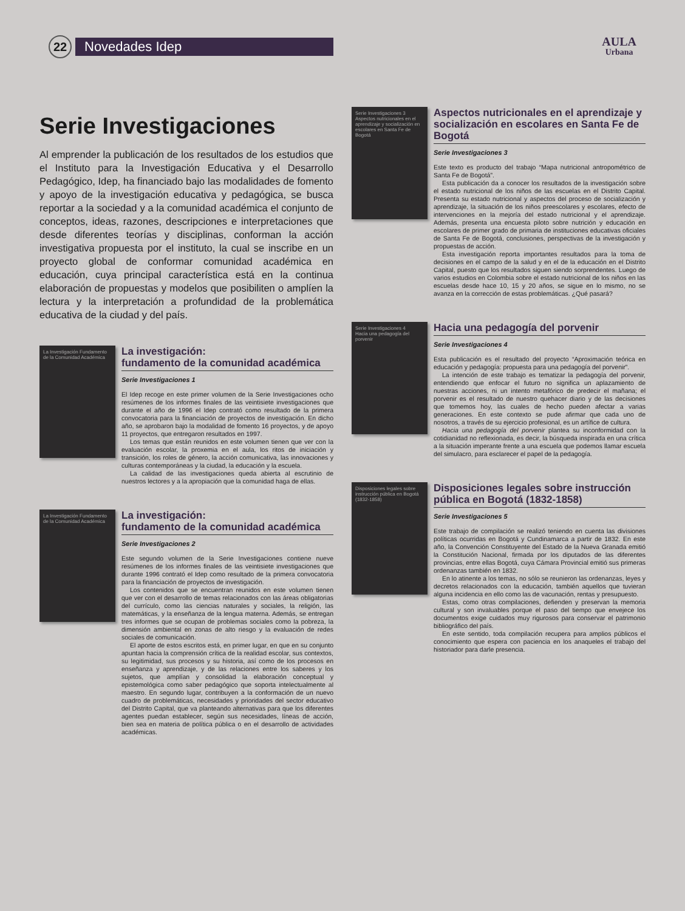22
Novedades Idep
AULA
Urbana
Serie Investigaciones
Al emprender la publicación de los resultados de los estudios que el Instituto para la Investigación Educativa y el Desarrollo Pedagógico, Idep, ha financiado bajo las modalidades de fomento y apoyo de la investigación educativa y pedagógica, se busca reportar a la sociedad y a la comunidad académica el conjunto de conceptos, ideas, razones, descripciones e interpretaciones que desde diferentes teorías y disciplinas, conforman la acción investigativa propuesta por el instituto, la cual se inscribe en un proyecto global de conformar comunidad académica en educación, cuya principal característica está en la continua elaboración de propuestas y modelos que posibiliten o amplíen la lectura y la interpretación a profundidad de la problemática educativa de la ciudad y del país.
La Investigación Fundamento de la Comunidad Académica
La investigación:
fundamento de la comunidad académica
Serie Investigaciones 1
El Idep recoge en este primer volumen de la Serie Investigaciones ocho resúmenes de los informes finales de las veintisiete investigaciones que durante el año de 1996 el Idep contrató como resultado de la primera convocatoria para la financiación de proyectos de investigación. En dicho año, se aprobaron bajo la modalidad de fomento 16 proyectos, y de apoyo 11 proyectos, que entregaron resultados en 1997.
Los temas que están reunidos en este volumen tienen que ver con la evaluación escolar, la proxemia en el aula, los ritos de iniciación y transición, los roles de género, la acción comunicativa, las innovaciones y culturas contemporáneas y la ciudad, la educación y la escuela.
La calidad de las investigaciones queda abierta al escrutinio de nuestros lectores y a la apropiación que la comunidad haga de ellas.
La Investigación Fundamento de la Comunidad Académica
La investigación:
fundamento de la comunidad académica
Serie Investigaciones 2
Este segundo volumen de la Serie Investigaciones contiene nueve resúmenes de los informes finales de las veintisiete investigaciones que durante 1996 contrató el Idep como resultado de la primera convocatoria para la financiación de proyectos de investigación.
Los contenidos que se encuentran reunidos en este volumen tienen que ver con el desarrollo de temas relacionados con las áreas obligatorias del currículo, como las ciencias naturales y sociales, la religión, las matemáticas, y la enseñanza de la lengua materna. Además, se entregan tres informes que se ocupan de problemas sociales como la pobreza, la dimensión ambiental en zonas de alto riesgo y la evaluación de redes sociales de comunicación.
El aporte de estos escritos está, en primer lugar, en que en su conjunto apuntan hacia la comprensión crítica de la realidad escolar, sus contextos, su legitimidad, sus procesos y su historia, así como de los procesos en enseñanza y aprendizaje, y de las relaciones entre los saberes y los sujetos, que amplían y consolidad la elaboración conceptual y epistemológica como saber pedagógico que soporta intelectualmente al maestro. En segundo lugar, contribuyen a la conformación de un nuevo cuadro de problemáticas, necesidades y prioridades del sector educativo del Distrito Capital, que va planteando alternativas para que los diferentes agentes puedan establecer, según sus necesidades, líneas de acción, bien sea en materia de política pública o en el desarrollo de actividades académicas.
Serie Investigaciones 3
Aspectos nutricionales en el aprendizaje y socialización en escolares en Santa Fe de Bogotá
Aspectos nutricionales en el aprendizaje y socialización en escolares en Santa Fe de Bogotá
Serie Investigaciones 3
Este texto es producto del trabajo “Mapa nutricional antropométrico de Santa Fe de Bogotá”.
Esta publicación da a conocer los resultados de la investigación sobre el estado nutricional de los niños de las escuelas en el Distrito Capital. Presenta su estado nutricional y aspectos del proceso de socialización y aprendizaje, la situación de los niños preescolares y escolares, efecto de intervenciones en la mejoría del estado nutricional y el aprendizaje. Además, presenta una encuesta piloto sobre nutrición y educación en escolares de primer grado de primaria de instituciones educativas oficiales de Santa Fe de Bogotá, conclusiones, perspectivas de la investigación y propuestas de acción.
Esta investigación reporta importantes resultados para la toma de decisiones en el campo de la salud y en el de la educación en el Distrito Capital, puesto que los resultados siguen siendo sorprendentes. Luego de varios estudios en Colombia sobre el estado nutricional de los niños en las escuelas desde hace 10, 15 y 20 años, se sigue en lo mismo, no se avanza en la corrección de estas problemáticas. ¿Qué pasará?
Serie Investigaciones 4
Hacia una pedagogía del porvenir
Hacia una pedagogía del porvenir
Serie Investigaciones 4
Esta publicación es el resultado del proyecto “Aproximación teórica en educación y pedagogía: propuesta para una pedagogía del porvenir”.
La intención de este trabajo es tematizar la pedagogía del porvenir, entendiendo que enfocar el futuro no significa un aplazamiento de nuestras acciones, ni un intento metafórico de predecir el mañana; el porvenir es el resultado de nuestro quehacer diario y de las decisiones que tomemos hoy, las cuales de hecho pueden afectar a varias generaciones. En este contexto se pude afirmar que cada uno de nosotros, a través de su ejercicio profesional, es un artífice de cultura.
Hacia una pedagogía del porvenir plantea su inconformidad con la cotidianidad no reflexionada, es decir, la búsqueda inspirada en una crítica a la situación imperante frente a una escuela que podemos llamar escuela del simulacro, para esclarecer el papel de la pedagogía.
Disposiciones legales sobre instrucción pública en Bogotá (1832-1858)
Disposiciones legales sobre instrucción pública en Bogotá (1832-1858)
Serie Investigaciones 5
Este trabajo de compilación se realizó teniendo en cuenta las divisiones políticas ocurridas en Bogotá y Cundinamarca a partir de 1832. En este año, la Convención Constituyente del Estado de la Nueva Granada emitió la Constitución Nacional, firmada por los diputados de las diferentes provincias, entre ellas Bogotá, cuya Cámara Provincial emitió sus primeras ordenanzas también en 1832.
En lo atinente a los temas, no sólo se reunieron las ordenanzas, leyes y decretos relacionados con la educación, también aquellos que tuvieran alguna incidencia en ello como las de vacunación, rentas y presupuesto.
Estas, como otras compilaciones, defienden y preservan la memoria cultural y son invaluables porque el paso del tiempo que envejece los documentos exige cuidados muy rigurosos para conservar el patrimonio bibliográfico del país.
En este sentido, toda compilación recupera para amplios públicos el conocimiento que espera con paciencia en los anaqueles el trabajo del historiador para darle presencia.